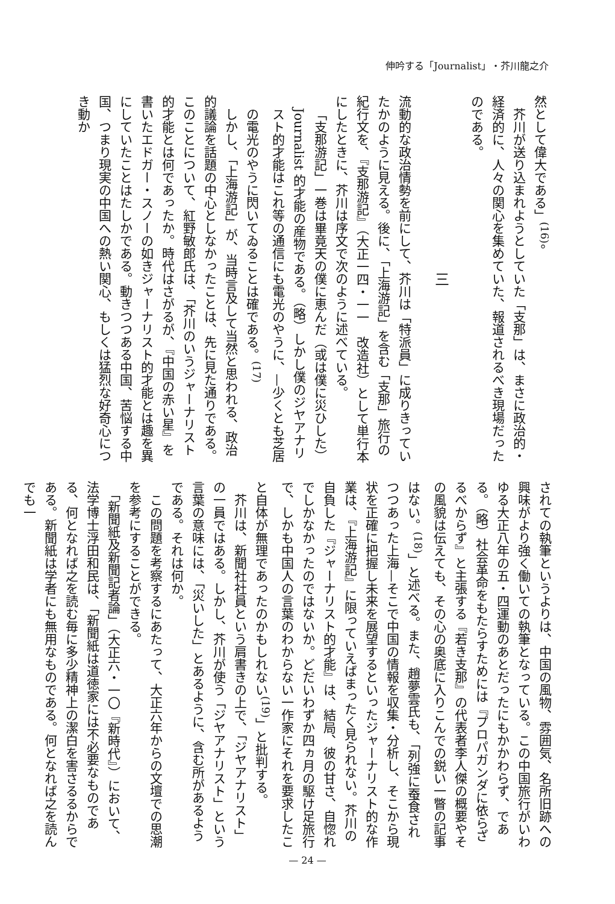伸吟する「Journalist」・芥川龍之介
然として偉大である」<sup>(16)</sup>。
　芥川が送り込まれようとしていた「支那」は、まさに政治的・経済的に、人々の関心を集めていた、報道されるべき現場だったのである。
三
流動的な政治情勢を前にして、芥川は「特派員」に成りきっていたかのように見える。後に、「上海游記」を含む「支那」旅行の紀行文を、『支那游記』（大正一四・一一　改造社）として単行本にしたときに、芥川は序文で次のように述べている。
「支那游記」一巻は畢竟天の僕に恵んだ（或は僕に災ひした）Journalist 的才能の産物である。（略）しかし僕のジヤアナリスト的才能はこれ等の通信にも電光のやうに、—少くとも芝居の電光のやうに閃いてゐることは確である。<sup>(17)</sup>
　しかし、「上海游記」が、当時言及して当然と思われる、政治的議論を話題の中心としなかったことは、先に見た通りである。このことについて、紅野敏郎氏は、「芥川のいうジャーナリスト的才能とは何であったか。時代はさがるが、『中国の赤い星』を書いたエドガー・スノーの如きジャーナリスト的才能とは趣を異にしていたことはたしかである。動きつつある中国、苦悩する中国、つまり現実の中国への熱い関心、もしくは猛烈な好奇心につき動か
されての執筆というよりは、中国の風物、雰囲気、名所旧跡への興味がより強く働いての執筆となっている。この中国旅行がいわゆる大正八年の五・四運動のあとだったにもかかわらず、である。（略）社会革命をもたらすためには『プロパガンダに依らざるべからず』と主張する『若き支那』の代表者李人傑の概要やその風貌は伝えても、その心の奥底に入りこんでの鋭い一瞥の記事はない。<sup>(18)</sup>」と述べる。また、趙夢雲氏も、「列強に蚕食されつつあった上海—そこで中国の情報を収集・分析し、そこから現状を正確に把握し未来を展望するといったジャーナリスト的な作業は、『上海游記』に限っていえばまったく見られない。芥川の自負した『ジャーナリスト的才能』は、結局、彼の甘さ、自惚れでしかなかったのではないか。どだいわずか四ヵ月の駆け足旅行で、しかも中国人の言葉のわからない一作家にそれを要求したこと自体が無理であったのかもしれない<sup>(19)</sup>」と批判する。
　芥川は、新聞社社員という肩書きの上で、「ジヤアナリスト」の一員ではある。しかし、芥川が使う「ジヤアナリスト」という言葉の意味には、「災いした」とあるように、含む所があるようである。それは何か。
　この問題を考察するにあたって、大正六年からの文壇での思潮を参考にすることができる。
　「新聞紙及新聞記者論」（大正六・一〇『新時代』）において、法学博士浮田和民は、「新聞紙は道徳家には不必要なものである、何となれば之を読む毎に多少精神上の潔白を害さるるからである。新聞紙は学者にも無用なものである。何となれば之を読んでも一
— 24 —